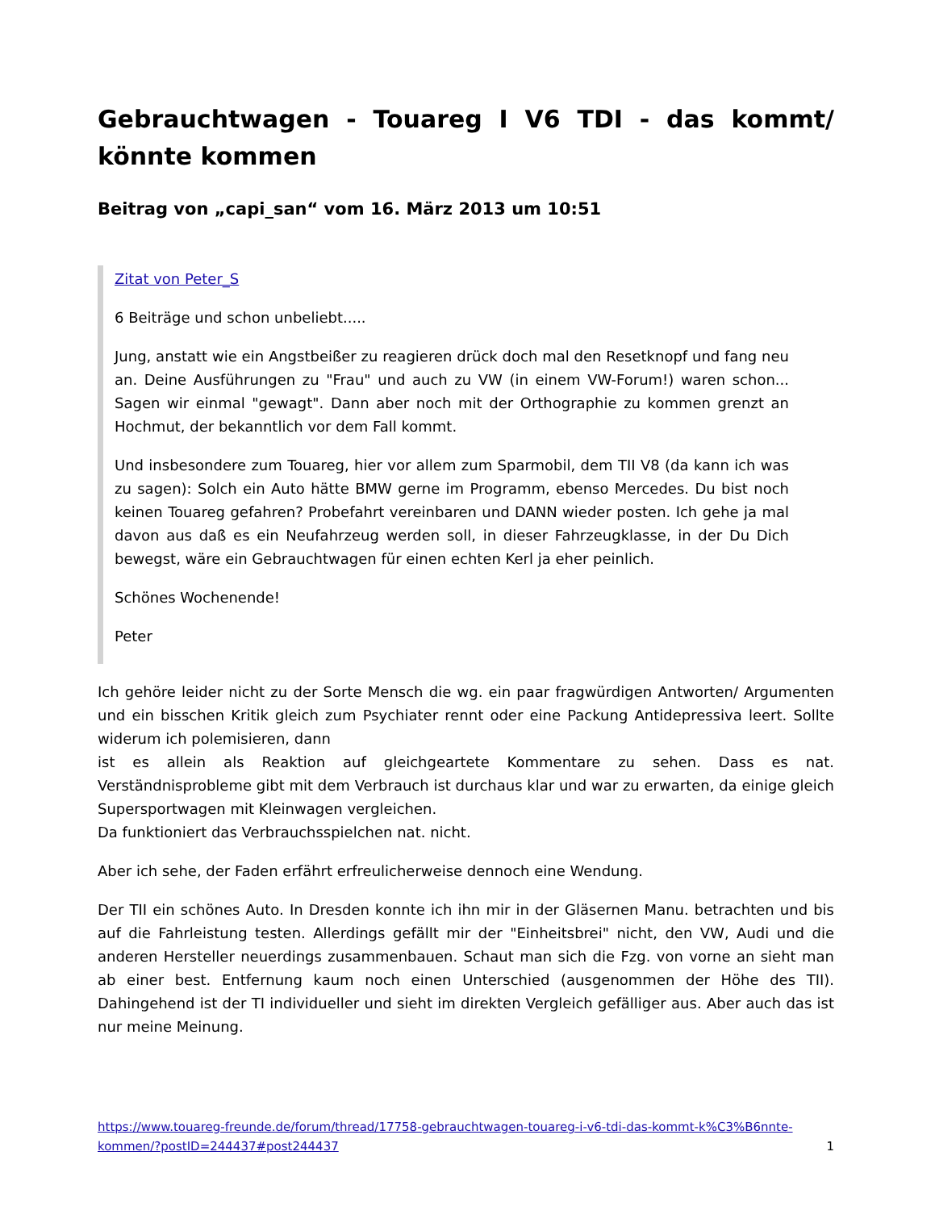Gebrauchtwagen - Touareg I V6 TDI - das kommt/ könnte kommen
Beitrag von „capi_san“ vom 16. März 2013 um 10:51
Zitat von Peter_S
6 Beiträge und schon unbeliebt.....
Jung, anstatt wie ein Angstbeißer zu reagieren drück doch mal den Resetknopf und fang neu an. Deine Ausführungen zu "Frau" und auch zu VW (in einem VW-Forum!) waren schon... Sagen wir einmal "gewagt". Dann aber noch mit der Orthographie zu kommen grenzt an Hochmut, der bekanntlich vor dem Fall kommt.
Und insbesondere zum Touareg, hier vor allem zum Sparmobil, dem TII V8 (da kann ich was zu sagen): Solch ein Auto hätte BMW gerne im Programm, ebenso Mercedes. Du bist noch keinen Touareg gefahren? Probefahrt vereinbaren und DANN wieder posten. Ich gehe ja mal davon aus daß es ein Neufahrzeug werden soll, in dieser Fahrzeugklasse, in der Du Dich bewegst, wäre ein Gebrauchtwagen für einen echten Kerl ja eher peinlich.
Schönes Wochenende!
Peter
Ich gehöre leider nicht zu der Sorte Mensch die wg. ein paar fragwürdigen Antworten/ Argumenten und ein bisschen Kritik gleich zum Psychiater rennt oder eine Packung Antidepressiva leert. Sollte widerum ich polemisieren, dann
ist es allein als Reaktion auf gleichgeartete Kommentare zu sehen. Dass es nat. Verständnisprobleme gibt mit dem Verbrauch ist durchaus klar und war zu erwarten, da einige gleich Supersportwagen mit Kleinwagen vergleichen.
Da funktioniert das Verbrauchsspielchen nat. nicht.
Aber ich sehe, der Faden erfährt erfreulicherweise dennoch eine Wendung.
Der TII ein schönes Auto. In Dresden konnte ich ihn mir in der Gläsernen Manu. betrachten und bis auf die Fahrleistung testen. Allerdings gefällt mir der "Einheitsbrei" nicht, den VW, Audi und die anderen Hersteller neuerdings zusammenbauen. Schaut man sich die Fzg. von vorne an sieht man ab einer best. Entfernung kaum noch einen Unterschied (ausgenommen der Höhe des TII). Dahingehend ist der TI individueller und sieht im direkten Vergleich gefälliger aus. Aber auch das ist nur meine Meinung.
https://www.touareg-freunde.de/forum/thread/17758-gebrauchtwagen-touareg-i-v6-tdi-das-kommt-k%C3%B6nnte-kommen/?postID=244437#post244437 1